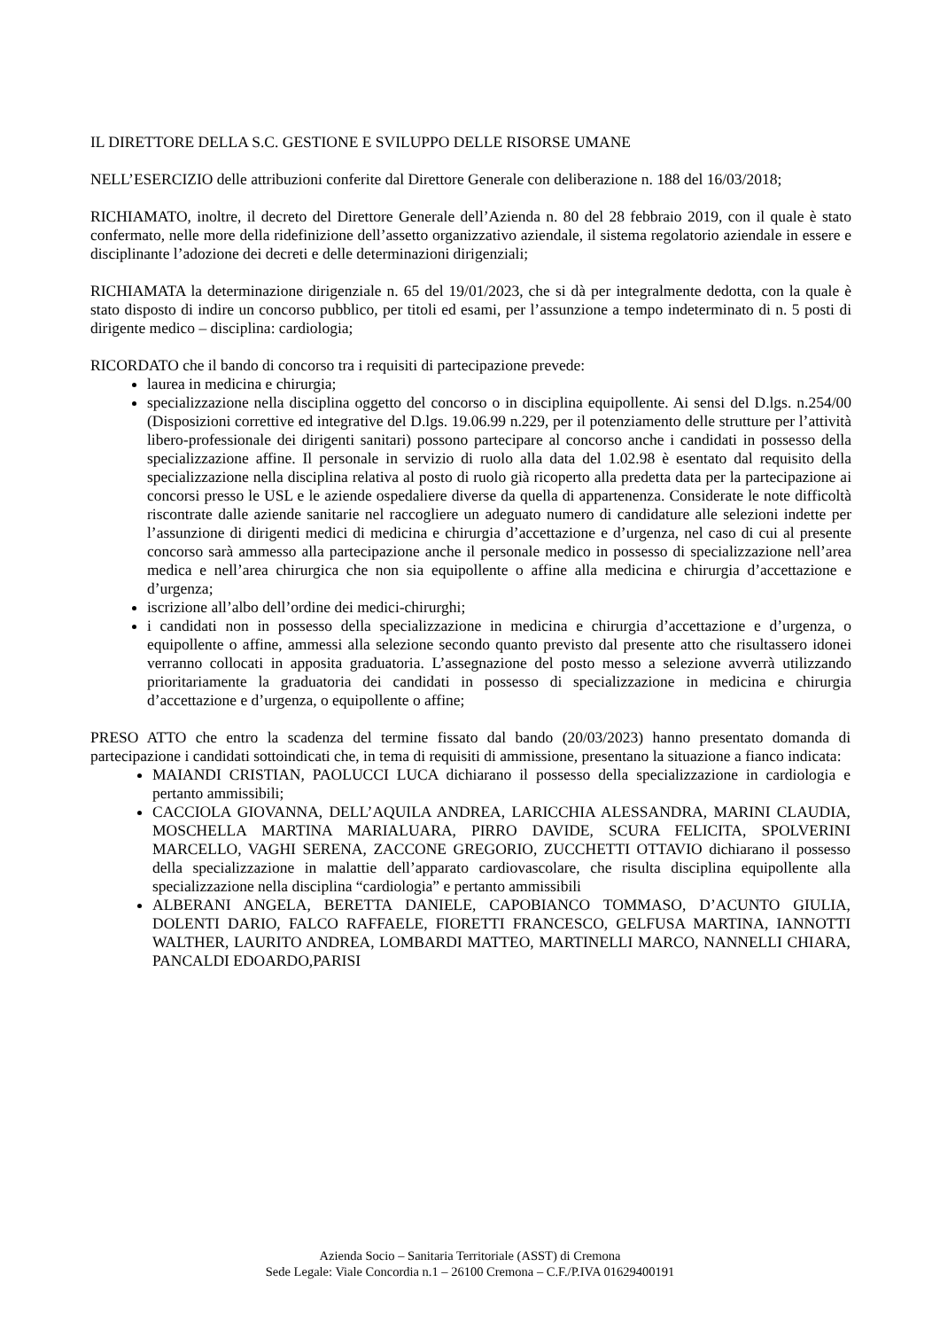IL DIRETTORE DELLA S.C. GESTIONE E SVILUPPO DELLE RISORSE UMANE
NELL’ESERCIZIO delle attribuzioni conferite dal Direttore Generale con deliberazione n. 188 del 16/03/2018;
RICHIAMATO, inoltre, il decreto del Direttore Generale dell’Azienda n. 80 del 28 febbraio 2019, con il quale è stato confermato, nelle more della ridefinizione dell’assetto organizzativo aziendale, il sistema regolatorio aziendale in essere e disciplinante l’adozione dei decreti e delle determinazioni dirigenziali;
RICHIAMATA la determinazione dirigenziale n. 65 del 19/01/2023, che si dà per integralmente dedotta, con la quale è stato disposto di indire un concorso pubblico, per titoli ed esami, per l’assunzione a tempo indeterminato di n. 5 posti di dirigente medico – disciplina: cardiologia;
RICORDATO che il bando di concorso tra i requisiti di partecipazione prevede:
laurea in medicina e chirurgia;
specializzazione nella disciplina oggetto del concorso o in disciplina equipollente. Ai sensi del D.lgs. n.254/00 (Disposizioni correttive ed integrative del D.lgs. 19.06.99 n.229, per il potenziamento delle strutture per l’attività libero-professionale dei dirigenti sanitari) possono partecipare al concorso anche i candidati in possesso della specializzazione affine. Il personale in servizio di ruolo alla data del 1.02.98 è esentato dal requisito della specializzazione nella disciplina relativa al posto di ruolo già ricoperto alla predetta data per la partecipazione ai concorsi presso le USL e le aziende ospedaliere diverse da quella di appartenenza. Considerate le note difficoltà riscontrate dalle aziende sanitarie nel raccogliere un adeguato numero di candidature alle selezioni indette per l’assunzione di dirigenti medici di medicina e chirurgia d’accettazione e d’urgenza, nel caso di cui al presente concorso sarà ammesso alla partecipazione anche il personale medico in possesso di specializzazione nell’area medica e nell’area chirurgica che non sia equipollente o affine alla medicina e chirurgia d’accettazione e d’urgenza;
iscrizione all’albo dell’ordine dei medici-chirurghi;
i candidati non in possesso della specializzazione in medicina e chirurgia d’accettazione e d’urgenza, o equipollente o affine, ammessi alla selezione secondo quanto previsto dal presente atto che risultassero idonei verranno collocati in apposita graduatoria. L’assegnazione del posto messo a selezione avverrà utilizzando prioritariamente la graduatoria dei candidati in possesso di specializzazione in medicina e chirurgia d’accettazione e d’urgenza, o equipollente o affine;
PRESO ATTO che entro la scadenza del termine fissato dal bando (20/03/2023) hanno presentato domanda di partecipazione i candidati sottoindicati che, in tema di requisiti di ammissione, presentano la situazione a fianco indicata:
MAIANDI CRISTIAN, PAOLUCCI LUCA dichiarano il possesso della specializzazione in cardiologia e pertanto ammissibili;
CACCIOLA GIOVANNA, DELL’AQUILA ANDREA, LARICCHIA ALESSANDRA, MARINI CLAUDIA, MOSCHELLA MARTINA MARIALUARA, PIRRO DAVIDE, SCURA FELICITA, SPOLVERINI MARCELLO, VAGHI SERENA, ZACCONE GREGORIO, ZUCCHETTI OTTAVIO dichiarano il possesso della specializzazione in malattie dell’apparato cardiovascolare, che risulta disciplina equipollente alla specializzazione nella disciplina “cardiologia” e pertanto ammissibili
ALBERANI ANGELA, BERETTA DANIELE, CAPOBIANCO TOMMASO, D’ACUNTO GIULIA, DOLENTI DARIO, FALCO RAFFAELE, FIORETTI FRANCESCO, GELFUSA MARTINA, IANNOTTI WALTHER, LAURITO ANDREA, LOMBARDI MATTEO, MARTINELLI MARCO, NANNELLI CHIARA, PANCALDI EDOARDO,PARISI
Azienda Socio – Sanitaria Territoriale (ASST) di Cremona
Sede Legale: Viale Concordia n.1 – 26100 Cremona – C.F./P.IVA 01629400191